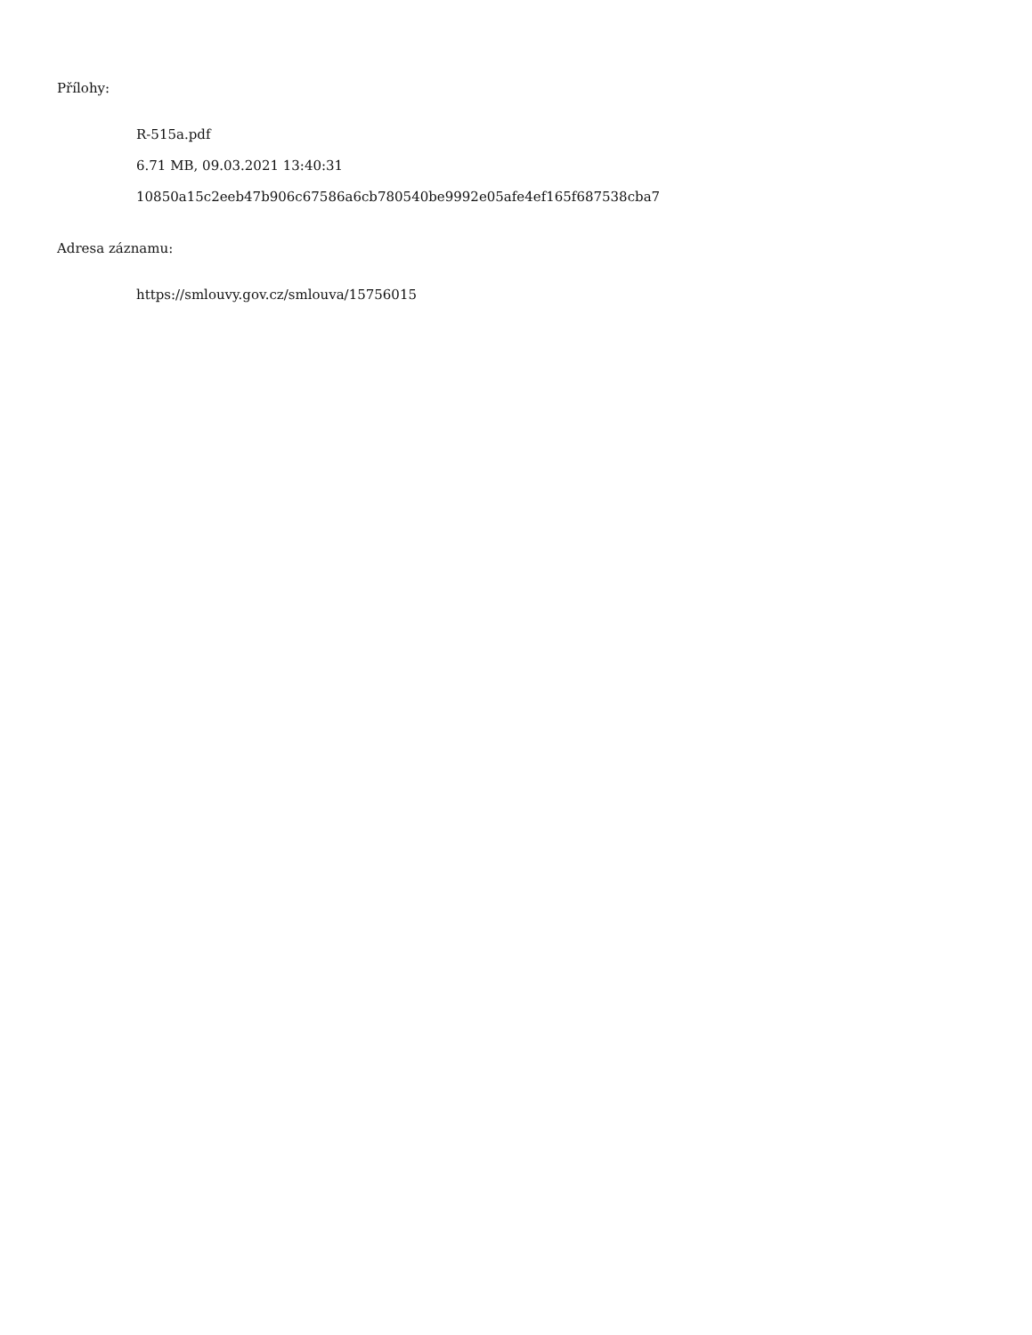Přílohy:
R-515a.pdf
6.71 MB, 09.03.2021 13:40:31
10850a15c2eeb47b906c67586a6cb780540be9992e05afe4ef165f687538cba7
Adresa záznamu:
https://smlouvy.gov.cz/smlouva/15756015